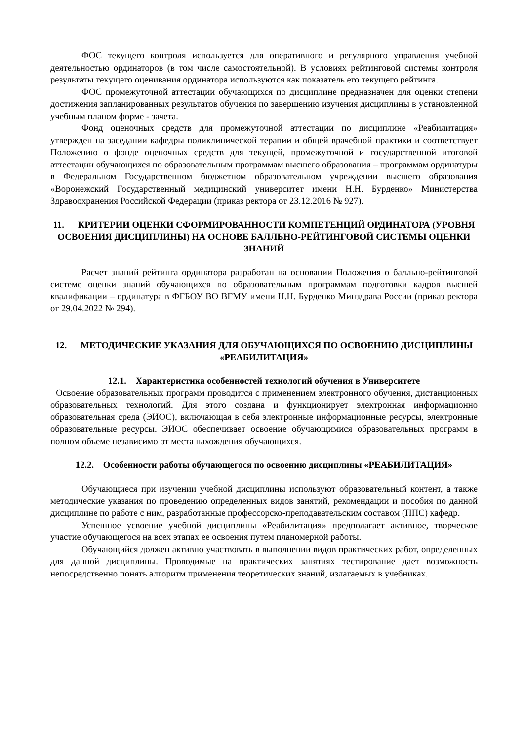ФОС текущего контроля используется для оперативного и регулярного управления учебной деятельностью ординаторов (в том числе самостоятельной). В условиях рейтинговой системы контроля результаты текущего оценивания ординатора используются как показатель его текущего рейтинга.
ФОС промежуточной аттестации обучающихся по дисциплине предназначен для оценки степени достижения запланированных результатов обучения по завершению изучения дисциплины в установленной учебным планом форме - зачета.
Фонд оценочных средств для промежуточной аттестации по дисциплине «Реабилитация» утвержден на заседании кафедры поликлинической терапии и общей врачебной практики и соответствует Положению о фонде оценочных средств для текущей, промежуточной и государственной итоговой аттестации обучающихся по образовательным программам высшего образования – программам ординатуры в Федеральном Государственном бюджетном образовательном учреждении высшего образования «Воронежский Государственный медицинский университет имени Н.Н. Бурденко» Министерства Здравоохранения Российской Федерации (приказ ректора от 23.12.2016 № 927).
11. КРИТЕРИИ ОЦЕНКИ СФОРМИРОВАННОСТИ КОМПЕТЕНЦИЙ ОРДИНАТОРА (УРОВНЯ ОСВОЕНИЯ ДИСЦИПЛИНЫ) НА ОСНОВЕ БАЛЛЬНО-РЕЙТИНГОВОЙ СИСТЕМЫ ОЦЕНКИ ЗНАНИЙ
Расчет знаний рейтинга ординатора разработан на основании Положения о балльно-рейтинговой системе оценки знаний обучающихся по образовательным программам подготовки кадров высшей квалификации – ординатура в ФГБОУ ВО ВГМУ имени Н.Н. Бурденко Минздрава России (приказ ректора от 29.04.2022 № 294).
12. МЕТОДИЧЕСКИЕ УКАЗАНИЯ ДЛЯ ОБУЧАЮЩИХСЯ ПО ОСВОЕНИЮ ДИСЦИПЛИНЫ «РЕАБИЛИТАЦИЯ»
12.1. Характеристика особенностей технологий обучения в Университете
Освоение образовательных программ проводится с применением электронного обучения, дистанционных образовательных технологий. Для этого создана и функционирует электронная информационно образовательная среда (ЭИОС), включающая в себя электронные информационные ресурсы, электронные образовательные ресурсы. ЭИОС обеспечивает освоение обучающимися образовательных программ в полном объеме независимо от места нахождения обучающихся.
12.2. Особенности работы обучающегося по освоению дисциплины «РЕАБИЛИТАЦИЯ»
Обучающиеся при изучении учебной дисциплины используют образовательный контент, а также методические указания по проведению определенных видов занятий, рекомендации и пособия по данной дисциплине по работе с ним, разработанные профессорско-преподавательским составом (ППС) кафедр.
Успешное усвоение учебной дисциплины «Реабилитация» предполагает активное, творческое участие обучающегося на всех этапах ее освоения путем планомерной работы.
Обучающийся должен активно участвовать в выполнении видов практических работ, определенных для данной дисциплины. Проводимые на практических занятиях тестирование дает возможность непосредственно понять алгоритм применения теоретических знаний, излагаемых в учебниках.